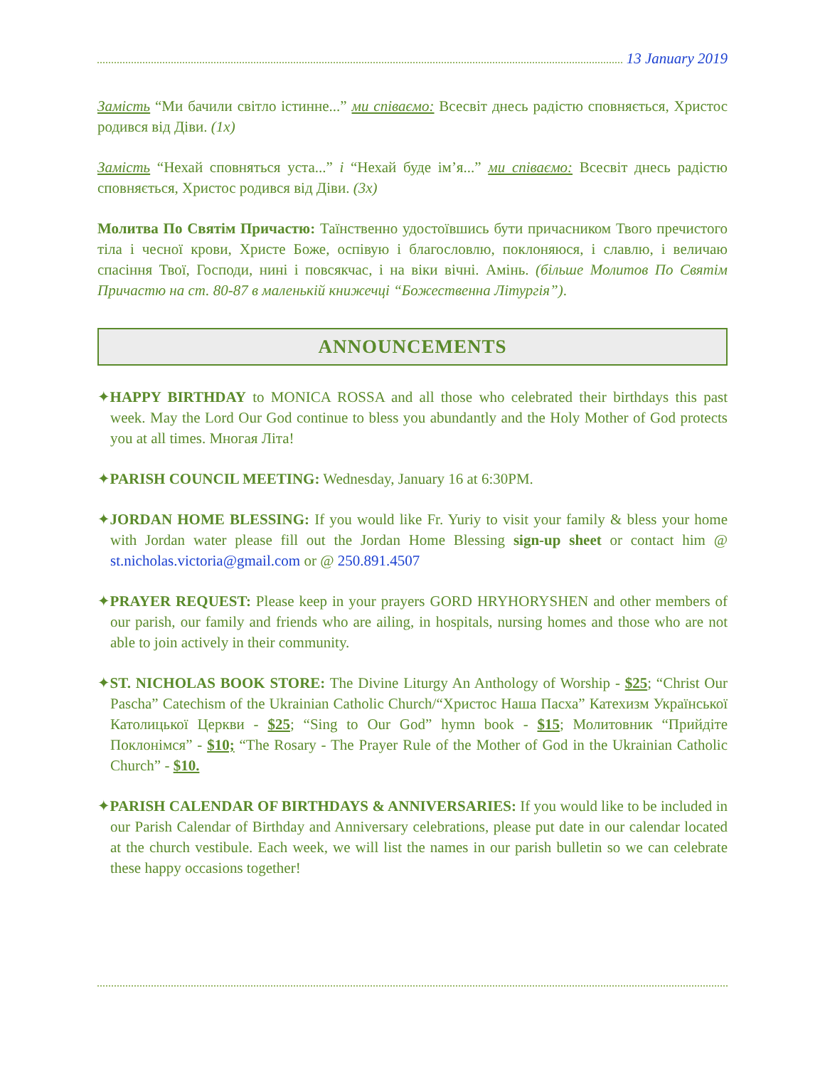13 January 2019
Замість “Ми бачили світло істинне...” ми співаємо: Всесвіт днесь радістю сповняється, Христос родився від Діви. (1x)
Замість “Нехай сповняться уста...” і “Нехай буде ім’я...” ми співаємо: Всесвіт днесь радістю сповняється, Христос родився від Діви. (3x)
Молитва По Святім Причастю: Таїнственно удостоївшись бути причасником Твого пречистого тіла і чесної крови, Христе Боже, оспівую і благословлю, поклоняюся, і славлю, і величаю спасіння Твої, Господи, нині і повсякчас, і на віки вічні. Амінь. (більше Молитов По Святім Причастю на ст. 80-87 в маленькій книжечці “Божественна Літургія”).
ANNOUNCEMENTS
✦HAPPY BIRTHDAY to MONICA ROSSA and all those who celebrated their birthdays this past week. May the Lord Our God continue to bless you abundantly and the Holy Mother of God protects you at all times. Многая Літа!
✦PARISH COUNCIL MEETING: Wednesday, January 16 at 6:30PM.
✦JORDAN HOME BLESSING: If you would like Fr. Yuriy to visit your family & bless your home with Jordan water please fill out the Jordan Home Blessing sign-up sheet or contact him @ st.nicholas.victoria@gmail.com or @ 250.891.4507
✦PRAYER REQUEST: Please keep in your prayers GORD HRYHORYSHEN and other members of our parish, our family and friends who are ailing, in hospitals, nursing homes and those who are not able to join actively in their community.
✦ST. NICHOLAS BOOK STORE: The Divine Liturgy An Anthology of Worship - $25; “Christ Our Pascha” Catechism of the Ukrainian Catholic Church/“Христос Наша Пасха” Катехизм Української Католицької Церкви - $25; “Sing to Our God” hymn book - $15; Молитовник “Прийдіте Поклонімся” - $10; “The Rosary - The Prayer Rule of the Mother of God in the Ukrainian Catholic Church” - $10.
✦PARISH CALENDAR OF BIRTHDAYS & ANNIVERSARIES: If you would like to be included in our Parish Calendar of Birthday and Anniversary celebrations, please put date in our calendar located at the church vestibule. Each week, we will list the names in our parish bulletin so we can celebrate these happy occasions together!